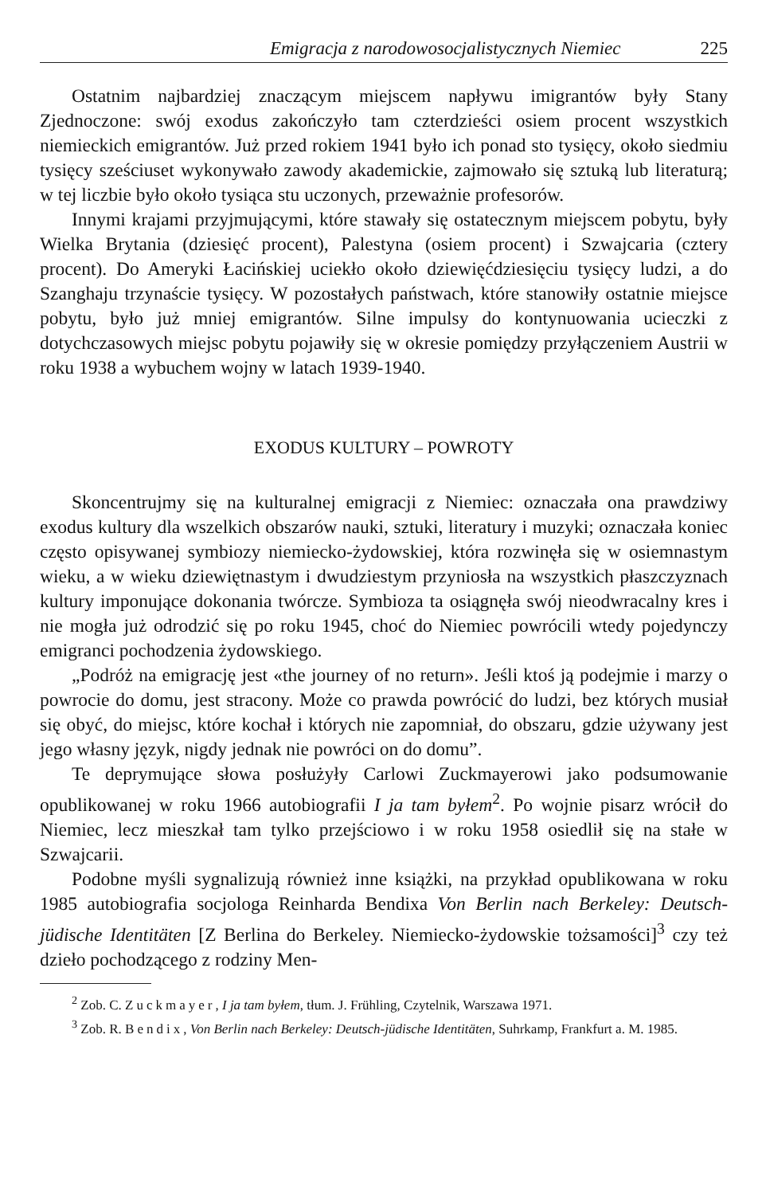Emigracja z narodowosocjalistycznych Niemiec 225
Ostatnim najbardziej znaczącym miejscem napływu imigrantów były Stany Zjednoczone: swój exodus zakończyło tam czterdzieści osiem procent wszystkich niemieckich emigrantów. Już przed rokiem 1941 było ich ponad sto tysięcy, około siedmiu tysięcy sześciuset wykonywało zawody akademickie, zajmowało się sztuką lub literaturą; w tej liczbie było około tysiąca stu uczonych, przeważnie profesorów.
Innymi krajami przyjmującymi, które stawały się ostatecznym miejscem pobytu, były Wielka Brytania (dziesięć procent), Palestyna (osiem procent) i Szwajcaria (cztery procent). Do Ameryki Łacińskiej uciekło około dziewięćdziesięciu tysięcy ludzi, a do Szanghaju trzynaście tysięcy. W pozostałych państwach, które stanowiły ostatnie miejsce pobytu, było już mniej emigrantów. Silne impulsy do kontynuowania ucieczki z dotychczasowych miejsc pobytu pojawiły się w okresie pomiędzy przyłączeniem Austrii w roku 1938 a wybuchem wojny w latach 1939-1940.
EXODUS KULTURY – POWROTY
Skoncentrujmy się na kulturalnej emigracji z Niemiec: oznaczała ona prawdziwy exodus kultury dla wszelkich obszarów nauki, sztuki, literatury i muzyki; oznaczała koniec często opisywanej symbiozy niemiecko-żydowskiej, która rozwinęła się w osiemnastym wieku, a w wieku dziewiętnastym i dwudziestym przyniosła na wszystkich płaszczyznach kultury imponujące dokonania twórcze. Symbioza ta osiągnęła swój nieodwracalny kres i nie mogła już odrodzić się po roku 1945, choć do Niemiec powrócili wtedy pojedynczy emigranci pochodzenia żydowskiego.
„Podróż na emigrację jest «the journey of no return». Jeśli ktoś ją podejmie i marzy o powrocie do domu, jest stracony. Może co prawda powrócić do ludzi, bez których musiał się obyć, do miejsc, które kochał i których nie zapomniał, do obszaru, gdzie używany jest jego własny język, nigdy jednak nie powróci on do domu”.
Te deprymujące słowa posłużyły Carlowi Zuckmayerowi jako podsumowanie opublikowanej w roku 1966 autobiografii I ja tam byłem<sup>2</sup>. Po wojnie pisarz wrócił do Niemiec, lecz mieszkał tam tylko przejściowo i w roku 1958 osiedlił się na stałe w Szwajcarii.
Podobne myśli sygnalizują również inne książki, na przykład opublikowana w roku 1985 autobiografia socjologa Reinharda Bendixa Von Berlin nach Berkeley: Deutsch-jüdische Identitäten [Z Berlina do Berkeley. Niemiecko-żydowskie tożsamości]<sup>3</sup> czy też dzieło pochodzącego z rodziny Men-
<sup>2</sup> Zob. C. Zuckmayer, I ja tam byłem, tłum. J. Frühling, Czytelnik, Warszawa 1971.
<sup>3</sup> Zob. R. Bendix, Von Berlin nach Berkeley: Deutsch-jüdische Identitäten, Suhrkamp, Frankfurt a. M. 1985.